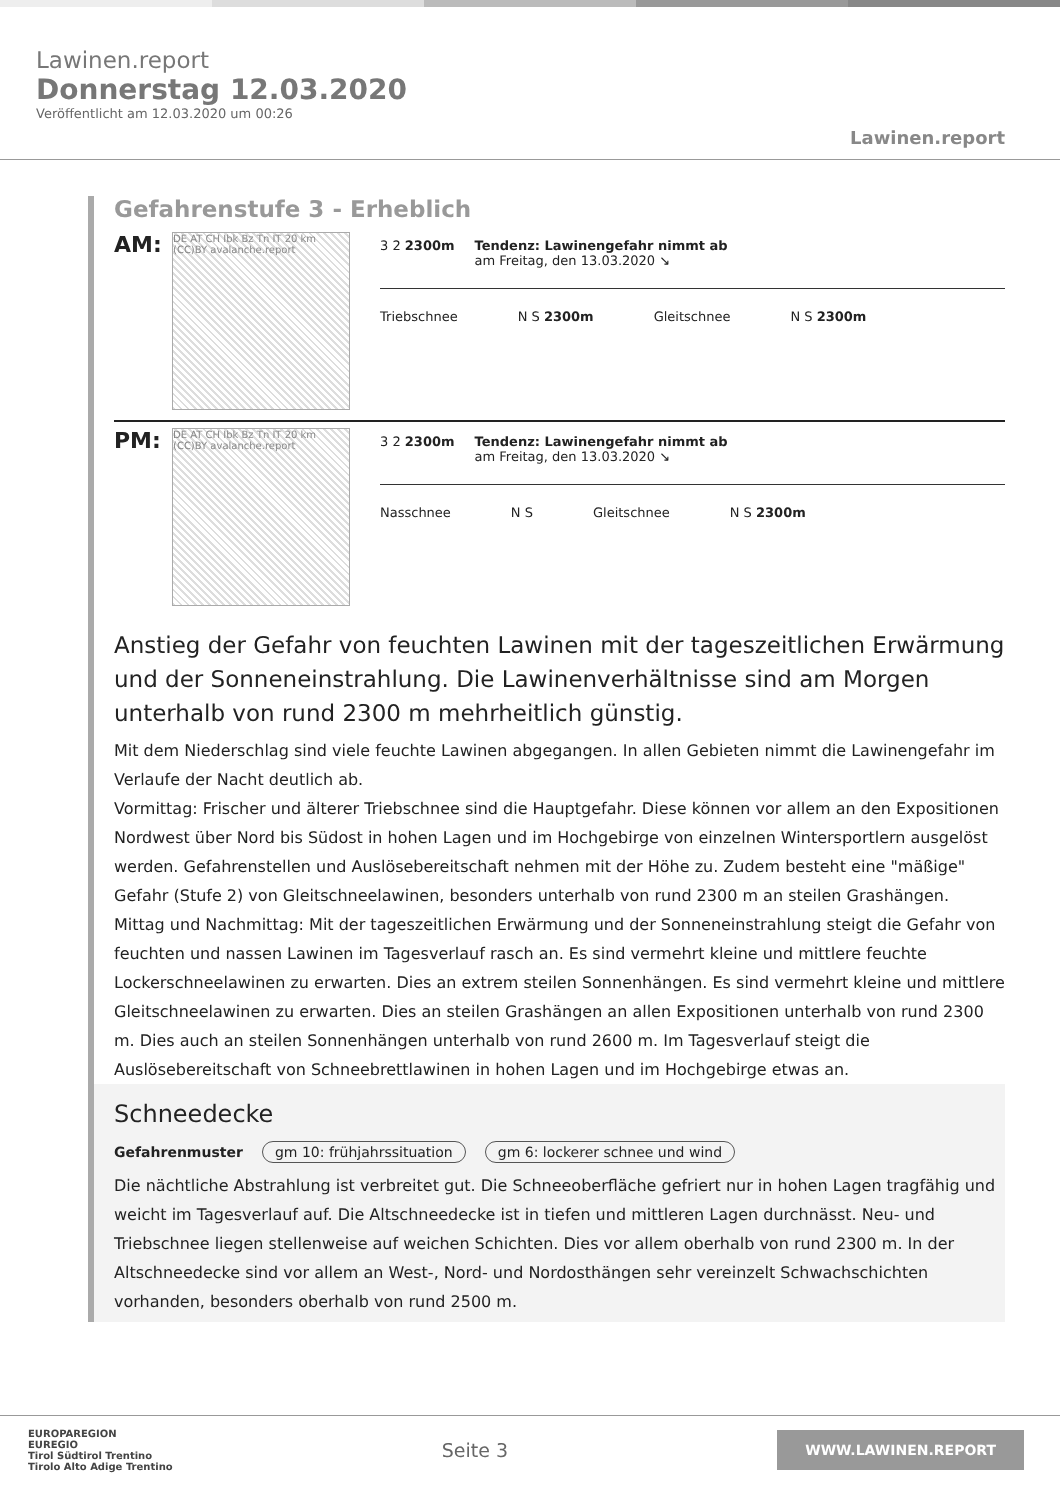Lawinen.report
Donnerstag 12.03.2020
Veröffentlicht am 12.03.2020 um 00:26
Lawinen.report
Gefahrenstufe 3 - Erheblich
AM:
DE AT CH Ibk Bz Tn IT 20 km (CC)BY avalanche.report
3 2 2300m Tendenz: Lawinengefahr nimmt ab
am Freitag, den 13.03.2020 ↘
Triebschnee N S 2300m Gleitschnee N S 2300m
PM:
DE AT CH Ibk Bz Tn IT 20 km (CC)BY avalanche.report
3 2 2300m Tendenz: Lawinengefahr nimmt ab
am Freitag, den 13.03.2020 ↘
Nasschnee N S Gleitschnee N S 2300m
Anstieg der Gefahr von feuchten Lawinen mit der tageszeitlichen Erwärmung und der Sonneneinstrahlung. Die Lawinenverhältnisse sind am Morgen unterhalb von rund 2300 m mehrheitlich günstig.
Mit dem Niederschlag sind viele feuchte Lawinen abgegangen. In allen Gebieten nimmt die Lawinengefahr im Verlaufe der Nacht deutlich ab.
Vormittag: Frischer und älterer Triebschnee sind die Hauptgefahr. Diese können vor allem an den Expositionen Nordwest über Nord bis Südost in hohen Lagen und im Hochgebirge von einzelnen Wintersportlern ausgelöst werden. Gefahrenstellen und Auslösebereitschaft nehmen mit der Höhe zu. Zudem besteht eine "mäßige" Gefahr (Stufe 2) von Gleitschneelawinen, besonders unterhalb von rund 2300 m an steilen Grashängen.
Mittag und Nachmittag: Mit der tageszeitlichen Erwärmung und der Sonneneinstrahlung steigt die Gefahr von feuchten und nassen Lawinen im Tagesverlauf rasch an. Es sind vermehrt kleine und mittlere feuchte Lockerschneelawinen zu erwarten. Dies an extrem steilen Sonnenhängen. Es sind vermehrt kleine und mittlere Gleitschneelawinen zu erwarten. Dies an steilen Grashängen an allen Expositionen unterhalb von rund 2300 m. Dies auch an steilen Sonnenhängen unterhalb von rund 2600 m. Im Tagesverlauf steigt die Auslösebereitschaft von Schneebrettlawinen in hohen Lagen und im Hochgebirge etwas an.
Schneedecke
Gefahrenmuster gm 10: frühjahrssituation gm 6: lockerer schnee und wind
Die nächtliche Abstrahlung ist verbreitet gut. Die Schneeoberfläche gefriert nur in hohen Lagen tragfähig und weicht im Tagesverlauf auf. Die Altschneedecke ist in tiefen und mittleren Lagen durchnässt. Neu- und Triebschnee liegen stellenweise auf weichen Schichten. Dies vor allem oberhalb von rund 2300 m. In der Altschneedecke sind vor allem an West-, Nord- und Nordosthängen sehr vereinzelt Schwachschichten vorhanden, besonders oberhalb von rund 2500 m.
EUROPAREGION
EUREGIO
Tirol Südtirol Trentino
Tirolo Alto Adige Trentino
Seite 3
WWW.LAWINEN.REPORT